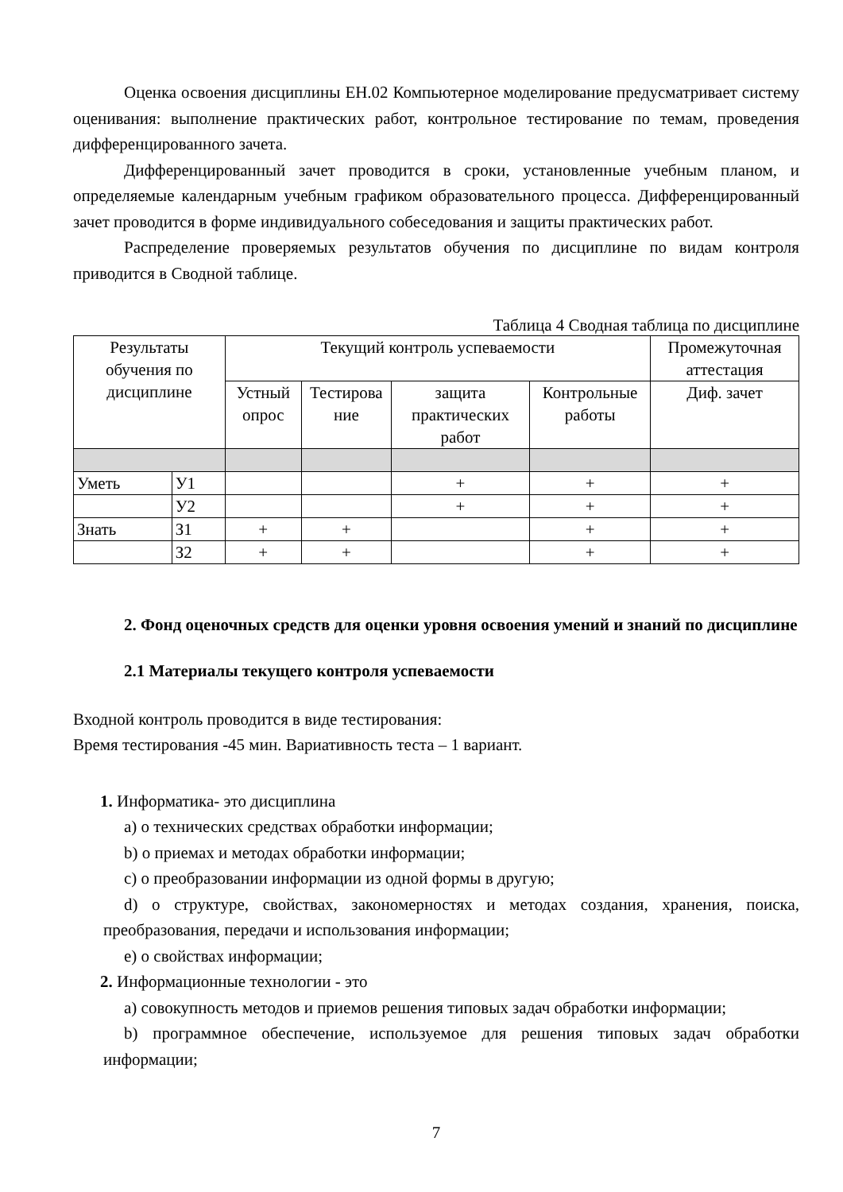Оценка освоения дисциплины ЕН.02 Компьютерное моделирование предусматривает систему оценивания: выполнение практических работ, контрольное тестирование по темам, проведения дифференцированного зачета.
Дифференцированный зачет проводится в сроки, установленные учебным планом, и определяемые календарным учебным графиком образовательного процесса. Дифференцированный зачет проводится в форме индивидуального собеседования и защиты практических работ.
Распределение проверяемых результатов обучения по дисциплине по видам контроля приводится в Сводной таблице.
Таблица 4 Сводная таблица по дисциплине
| Результаты обучения по дисциплине | | Текущий контроль успеваемости | | | | Промежуточная аттестация |
| --- | --- | --- | --- | --- | --- | --- |
| | | Устный опрос | Тестирова ние | защита практических работ | Контрольные работы | Диф. зачет |
| Уметь | У1 | | | + | + | + |
| | У2 | | | + | + | + |
| Знать | З1 | + | + | | + | + |
| | З2 | + | + | | + | + |
2. Фонд оценочных средств для оценки уровня освоения умений и знаний по дисциплине
2.1 Материалы текущего контроля успеваемости
Входной контроль проводится в виде тестирования:
Время тестирования -45 мин. Вариативность теста – 1 вариант.
1. Информатика- это дисциплина
a) о технических средствах обработки информации;
b) о приемах и методах обработки информации;
c) о преобразовании информации из одной формы в другую;
d) о структуре, свойствах, закономерностях и методах создания, хранения, поиска, преобразования, передачи и использования информации;
e) о свойствах информации;
2. Информационные технологии - это
a) совокупность методов и приемов решения типовых задач обработки информации;
b) программное обеспечение, используемое для решения типовых задач обработки информации;
7